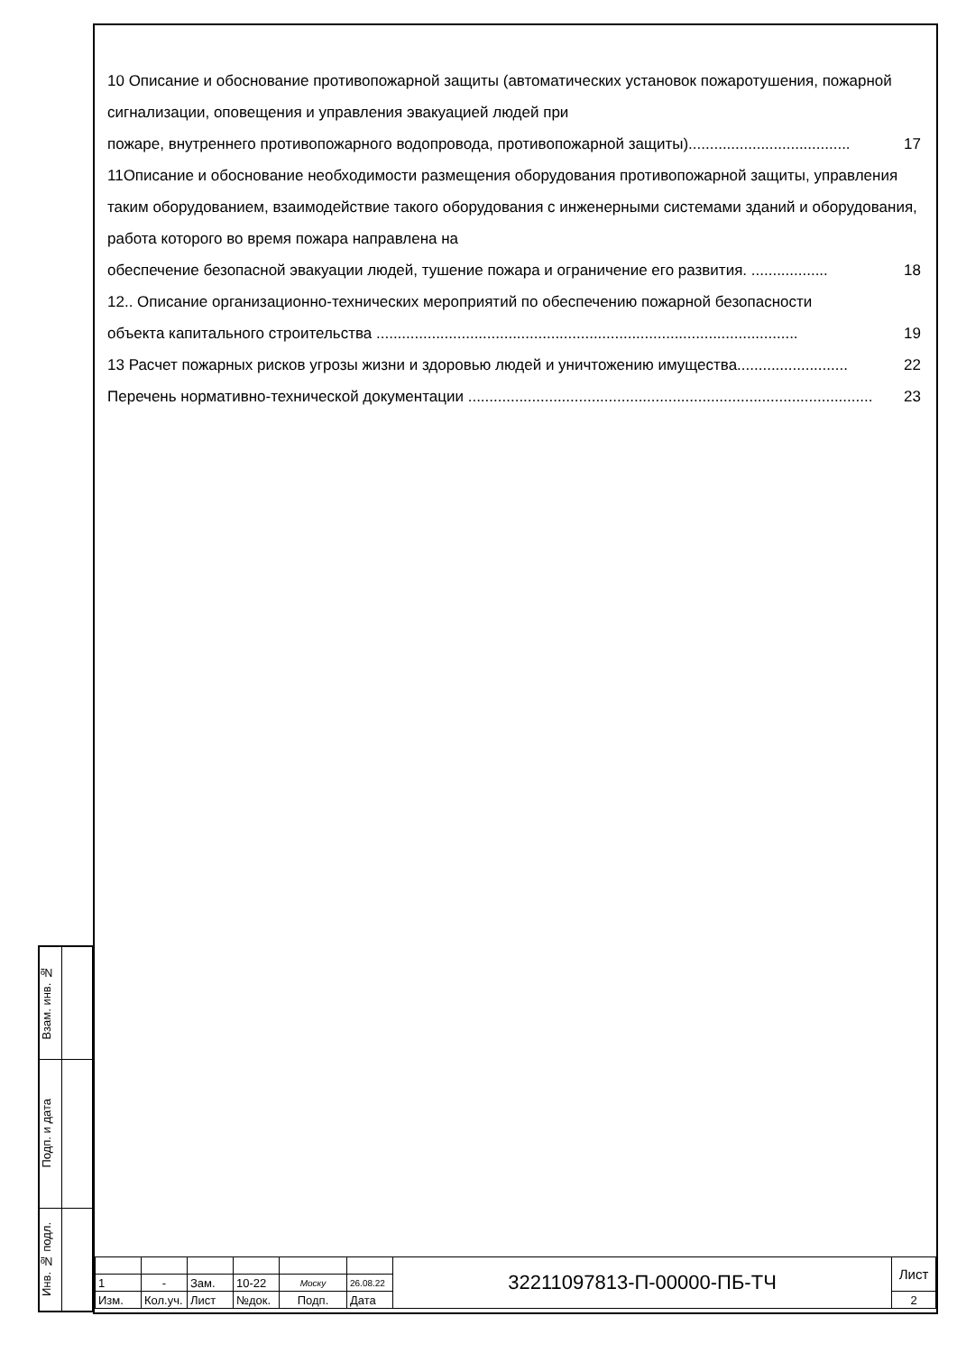| Взам. инв. № | |
| Подп. и дата | |
| Инв. № подл. | |
10 Описание и обоснование противопожарной защиты (автоматических установок пожаротушения, пожарной сигнализации, оповещения и управления эвакуацией людей при
пожаре, внутреннего противопожарного водопровода, противопожарной защиты)...................................... 17
11Описание и обоснование необходимости размещения оборудования противопожарной защиты, управления таким оборудованием, взаимодействие такого оборудования с инженерными системами зданий и оборудования, работа которого во время пожара направлена на
обеспечение безопасной эвакуации людей, тушение пожара и ограничение его развития. .................. 18
12.. Описание организационно-технических мероприятий по обеспечению пожарной безопасности
объекта капитального строительства ................................................................................................... 19
13 Расчет пожарных рисков угрозы жизни и здоровью людей и уничтожению имущества.......................... 22
Перечень нормативно-технической документации ............................................................................................... 23
| | | | | | | 32211097813-П-00000-ПБ-ТЧ | Лист |
| 1 | - | Зам. | 10-22 | Моску | 26.08.22 | | |
| Изм. | Кол.уч. | Лист | №док. | Подп. | Дата | | 2 |